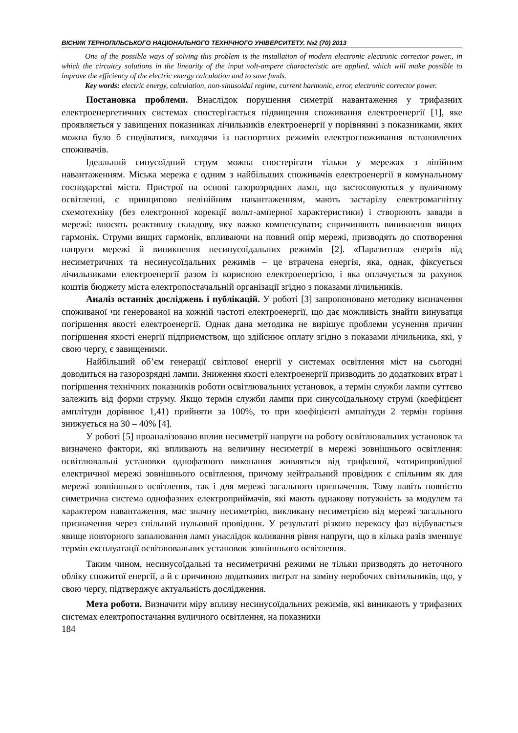ВІСНИК ТЕРНОПІЛЬСЬКОГО НАЦІОНАЛЬНОГО ТЕХНІЧНОГО УНІВЕРСИТЕТУ. №2 (70) 2013
One of the possible ways of solving this problem is the installation of modern electronic electronic corrector power., in which the circuitry solutions in the linearity of the input volt-ampere characteristic are applied, which will make possible to improve the efficiency of the electric energy calculation and to save funds.
Key words: electric energy, calculation, non-sinusoidal regime, current harmonic, error, electronic corrector power.
Постановка проблеми. Внаслідок порушення симетрії навантаження у трифазних електроенергетичних системах спостерігається підвищення споживання електроенергії [1], яке проявляється у завищених показниках лічильників електроенергії у порівнянні з показниками, яких можна було б сподіватися, виходячи із паспортних режимів електроспоживання встановлених споживачів.
Ідеальний синусоїдний струм можна спостерігати тільки у мережах з лінійним навантаженням. Міська мережа є одним з найбільших споживачів електроенергії в комунальному господарстві міста. Пристрої на основі газорозрядних ламп, що застосовуються у вуличному освітленні, є принципово нелінійним навантаженням, мають застарілу електромагнітну схемотехніку (без електронної корекції вольт-амперної характеристики) і створюють завади в мережі: вносять реактивну складову, яку важко компенсувати; спричиняють виникнення вищих гармонік. Струми вищих гармонік, впливаючи на повний опір мережі, призводять до спотворення напруги мережі й виникнення несинусоїдальних режимів [2]. «Паразитна» енергія від несиметричних та несинусоїдальних режимів – це втрачена енергія, яка, однак, фіксується лічильниками електроенергії разом із корисною електроенергією, і яка оплачується за рахунок коштів бюджету міста електропостачальній організації згідно з показами лічильників.
Аналіз останніх досліджень і публікацій. У роботі [3] запропоновано методику визначення споживаної чи генерованої на кожній частоті електроенергії, що дає можливість знайти винуватця погіршення якості електроенергії. Однак дана методика не вирішує проблеми усунення причин погіршення якості енергії підприємством, що здійснює оплату згідно з показами лічильника, які, у свою чергу, є завищеними.
Найбільший об’єм генерації світлової енергії у системах освітлення міст на сьогодні доводиться на газорозрядні лампи. Зниження якості електроенергії призводить до додаткових втрат і погіршення технічних показників роботи освітлювальних установок, а термін служби лампи суттєво залежить від форми струму. Якщо термін служби лампи при синусоїдальному струмі (коефіцієнт амплітуди дорівнює 1,41) прийняти за 100%, то при коефіцієнті амплітуди 2 термін горіння знижується на 30 – 40% [4].
У роботі [5] проаналізовано вплив несиметрії напруги на роботу освітлювальних установок та визначено фактори, які впливають на величину несиметрії в мережі зовнішнього освітлення: освітлювальні установки однофазного виконання живляться від трифазної, чотирипровідної електричної мережі зовнішнього освітлення, причому нейтральний провідник є спільним як для мережі зовнішнього освітлення, так і для мережі загального призначення. Тому навіть повністю симетрична система однофазних електроприймачів, які мають однакову потужність за модулем та характером навантаження, має значну несиметрію, викликану несиметрією від мережі загального призначення через спільний нульовий провідник. У результаті різкого перекосу фаз відбувається явище повторного запалювання ламп унаслідок коливання рівня напруги, що в кілька разів зменшує термін експлуатації освітлювальних установок зовнішнього освітлення.
Таким чином, несинусоїдальні та несиметричні режими не тільки призводять до неточного обліку спожитої енергії, а й є причиною додаткових витрат на заміну неробочих світильників, що, у свою чергу, підтверджує актуальність дослідження.
Мета роботи. Визначити міру впливу несинусоїдальних режимів, які виникають у трифазних системах електропостачання вуличного освітлення, на показники
184